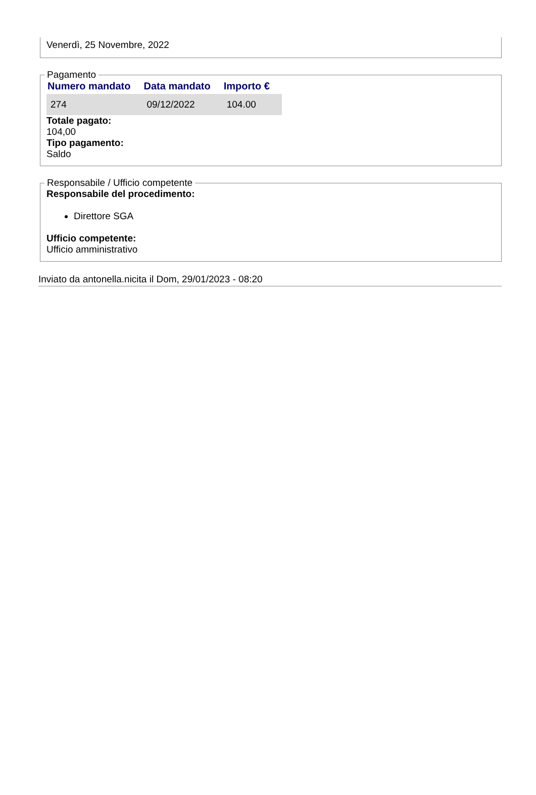Venerdì, 25 Novembre, 2022
Pagamento
| Numero mandato | Data mandato | Importo € |
| --- | --- | --- |
| 274 | 09/12/2022 | 104.00 |
Totale pagato:
104,00
Tipo pagamento:
Saldo
Responsabile / Ufficio competente
Responsabile del procedimento:
Direttore SGA
Ufficio competente:
Ufficio amministrativo
Inviato da antonella.nicita il Dom, 29/01/2023 - 08:20